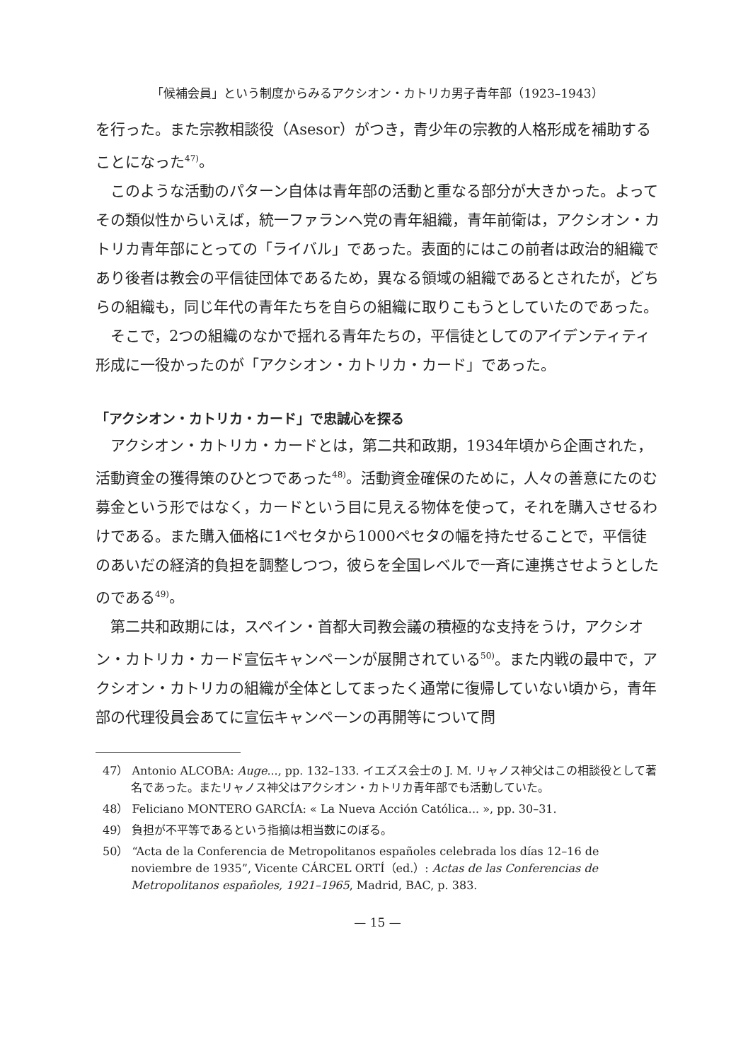「候補会員」という制度からみるアクシオン・カトリカ男子青年部（1923–1943）
を行った。また宗教相談役（Asesor）がつき，青少年の宗教的人格形成を補助することになった<sup>47)</sup>。
このような活動のパターン自体は青年部の活動と重なる部分が大きかった。よってその類似性からいえば，統一ファランヘ党の青年組織，青年前衛は，アクシオン・カトリカ青年部にとっての「ライバル」であった。表面的にはこの前者は政治的組織であり後者は教会の平信徒団体であるため，異なる領域の組織であるとされたが，どちらの組織も，同じ年代の青年たちを自らの組織に取りこもうとしていたのであった。
そこで，2つの組織のなかで揺れる青年たちの，平信徒としてのアイデンティティ形成に一役かったのが「アクシオン・カトリカ・カード」であった。
「アクシオン・カトリカ・カード」で忠誠心を探る
アクシオン・カトリカ・カードとは，第二共和政期，1934年頃から企画された，活動資金の獲得策のひとつであった<sup>48)</sup>。活動資金確保のために，人々の善意にたのむ募金という形ではなく，カードという目に見える物体を使って，それを購入させるわけである。また購入価格に1ペセタから1000ペセタの幅を持たせることで，平信徒のあいだの経済的負担を調整しつつ，彼らを全国レベルで一斉に連携させようとしたのである<sup>49)</sup>。
第二共和政期には，スペイン・首都大司教会議の積極的な支持をうけ，アクシオン・カトリカ・カード宣伝キャンペーンが展開されている<sup>50)</sup>。また内戦の最中で，アクシオン・カトリカの組織が全体としてまったく通常に復帰していない頃から，青年部の代理役員会あてに宣伝キャンペーンの再開等について問
47） Antonio ALCOBA: Auge..., pp. 132–133. イエズス会士の J. M. リャノス神父はこの相談役として著名であった。またリャノス神父はアクシオン・カトリカ青年部でも活動していた。
48） Feliciano MONTERO GARCÍA: « La Nueva Acción Católica... », pp. 30–31.
49） 負担が不平等であるという指摘は相当数にのぼる。
50） “Acta de la Conferencia de Metropolitanos españoles celebrada los días 12–16 de noviembre de 1935”, Vicente CÁRCEL ORTÍ（ed.）: Actas de las Conferencias de Metropolitanos españoles, 1921–1965, Madrid, BAC, p. 383.
— 15 —